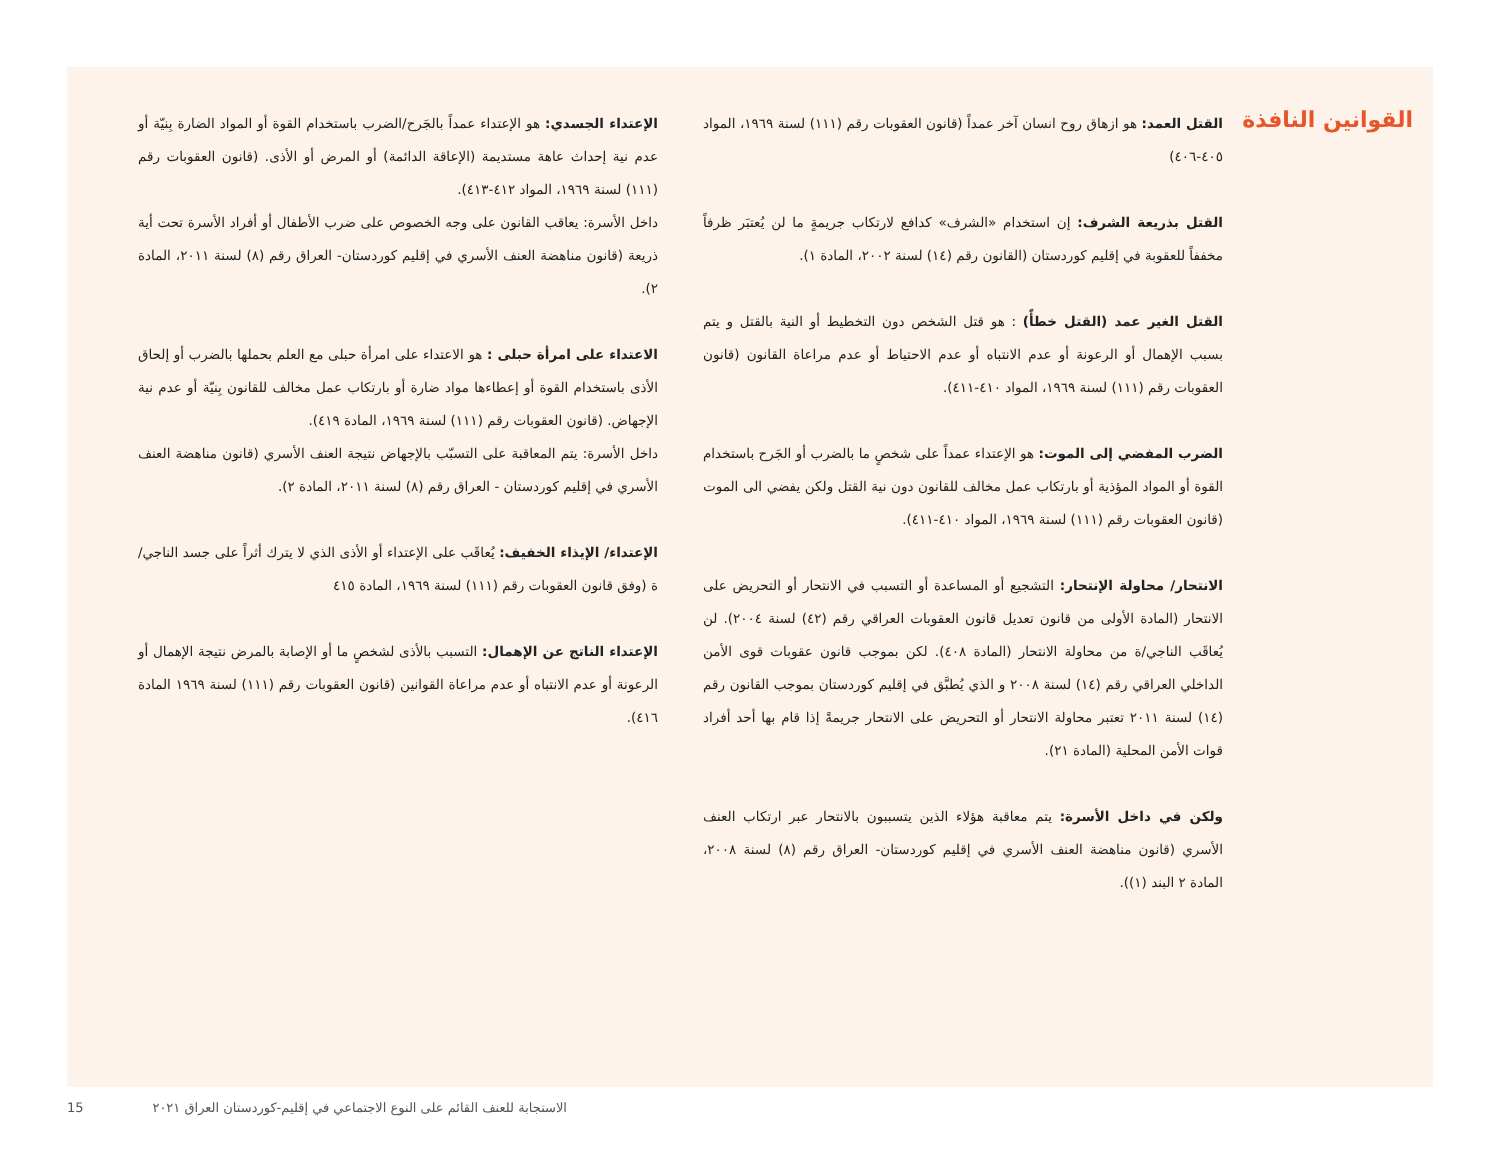القوانين النافذة
القتل العمد: هو ازهاق روح انسان آخر عمداً (قانون العقوبات رقم (١١١) لسنة ١٩٦٩، المواد ٤٠٥-٤٠٦)
القتل بذريعة الشرف: إن استخدام «الشرف» كدافع لارتكاب جريمةٍ ما لن يُعتبَر ظرفاً مخففاً للعقوبة في إقليم كوردستان (القانون رقم (١٤) لسنة ٢٠٠٢، المادة ١).
القتل الغير عمد (القتل خطأً) : هو قتل الشخص دون التخطيط أو النية بالقتل و يتم بسبب الإهمال أو الرعونة أو عدم الانتباه أو عدم الاحتياط أو عدم مراعاة القانون (قانون العقوبات رقم (١١١) لسنة ١٩٦٩، المواد ٤١٠-٤١١).
الضرب المفضي إلى الموت: هو الإعتداء عمداً على شخصٍ ما بالضرب أو الجَرح باستخدام القوة أو المواد المؤذية أو بارتكاب عمل مخالف للقانون دون نية القتل ولكن يفضي الى الموت (قانون العقوبات رقم (١١١) لسنة ١٩٦٩، المواد ٤١٠-٤١١).
الانتحار/ محاولة الإنتحار: التشجيع أو المساعدة أو التسبب في الانتحار أو التحريض على الانتحار (المادة الأولى من قانون تعديل قانون العقوبات العراقي رقم (٤٢) لسنة ٢٠٠٤). لن يُعاقَب الناجي/ة من محاولة الانتحار (المادة ٤٠٨). لكن بموجب قانون عقوبات قوى الأمن الداخلي العراقي رقم (١٤) لسنة ٢٠٠٨ و الذي يُطبَّق في إقليم كوردستان بموجب القانون رقم (١٤) لسنة ٢٠١١ تعتبر محاولة الانتحار أو التحريض على الانتحار جريمةً إذا قام بها أحد أفراد قوات الأمن المحلية (المادة ٢١).
ولكن في داخل الأسرة: يتم معاقبة هؤلاء الذين يتسببون بالانتحار عبر ارتكاب العنف الأسري (قانون مناهضة العنف الأسري في إقليم كوردستان- العراق رقم (٨) لسنة ٢٠٠٨، المادة ٢ البند (١)).
الإعتداء الجسدي: هو الإعتداء عمداً بالجَرح/الضرب باستخدام القوة أو المواد الضارة بِنيّة أو عدم نية إحداث عاهة مستديمة (الإعاقة الدائمة) أو المرض أو الأذى. (قانون العقوبات رقم (١١١) لسنة ١٩٦٩، المواد ٤١٢-٤١٣).
داخل الأسرة: يعاقب القانون على وجه الخصوص على ضرب الأطفال أو أفراد الأسرة تحت أية ذريعة (قانون مناهضة العنف الأسري في إقليم كوردستان- العراق رقم (٨) لسنة ٢٠١١، المادة ٢).
الاعتداء على امرأة حبلى : هو الاعتداء على امرأة حبلى مع العلم بحملها بالضرب أو إلحاق الأذى باستخدام القوة أو إعطاءها مواد ضارة أو بارتكاب عمل مخالف للقانون بِنيّة أو عدم نية الإجهاض. (قانون العقوبات رقم (١١١) لسنة ١٩٦٩، المادة ٤١٩).
داخل الأسرة: يتم المعاقبة على التسبّب بالإجهاض نتيجة العنف الأسري (قانون مناهضة العنف الأسري في إقليم كوردستان - العراق رقم (٨) لسنة ٢٠١١، المادة ٢).
الإعتداء/ الإيذاء الخفيف: يُعاقَب على الإعتداء أو الأذى الذي لا يترك أثراً على جسد الناجي/ة (وفق قانون العقوبات رقم (١١١) لسنة ١٩٦٩، المادة ٤١٥
الإعتداء الناتج عن الإهمال: التسبب بالأذى لشخصٍ ما أو الإصابة بالمرض نتيجة الإهمال أو الرعونة أو عدم الانتباه أو عدم مراعاة القوانين (قانون العقوبات رقم (١١١) لسنة ١٩٦٩ المادة ٤١٦).
الاستجابة للعنف القائم على النوع الاجتماعي في إقليم-كوردستان العراق ٢٠٢١ 15